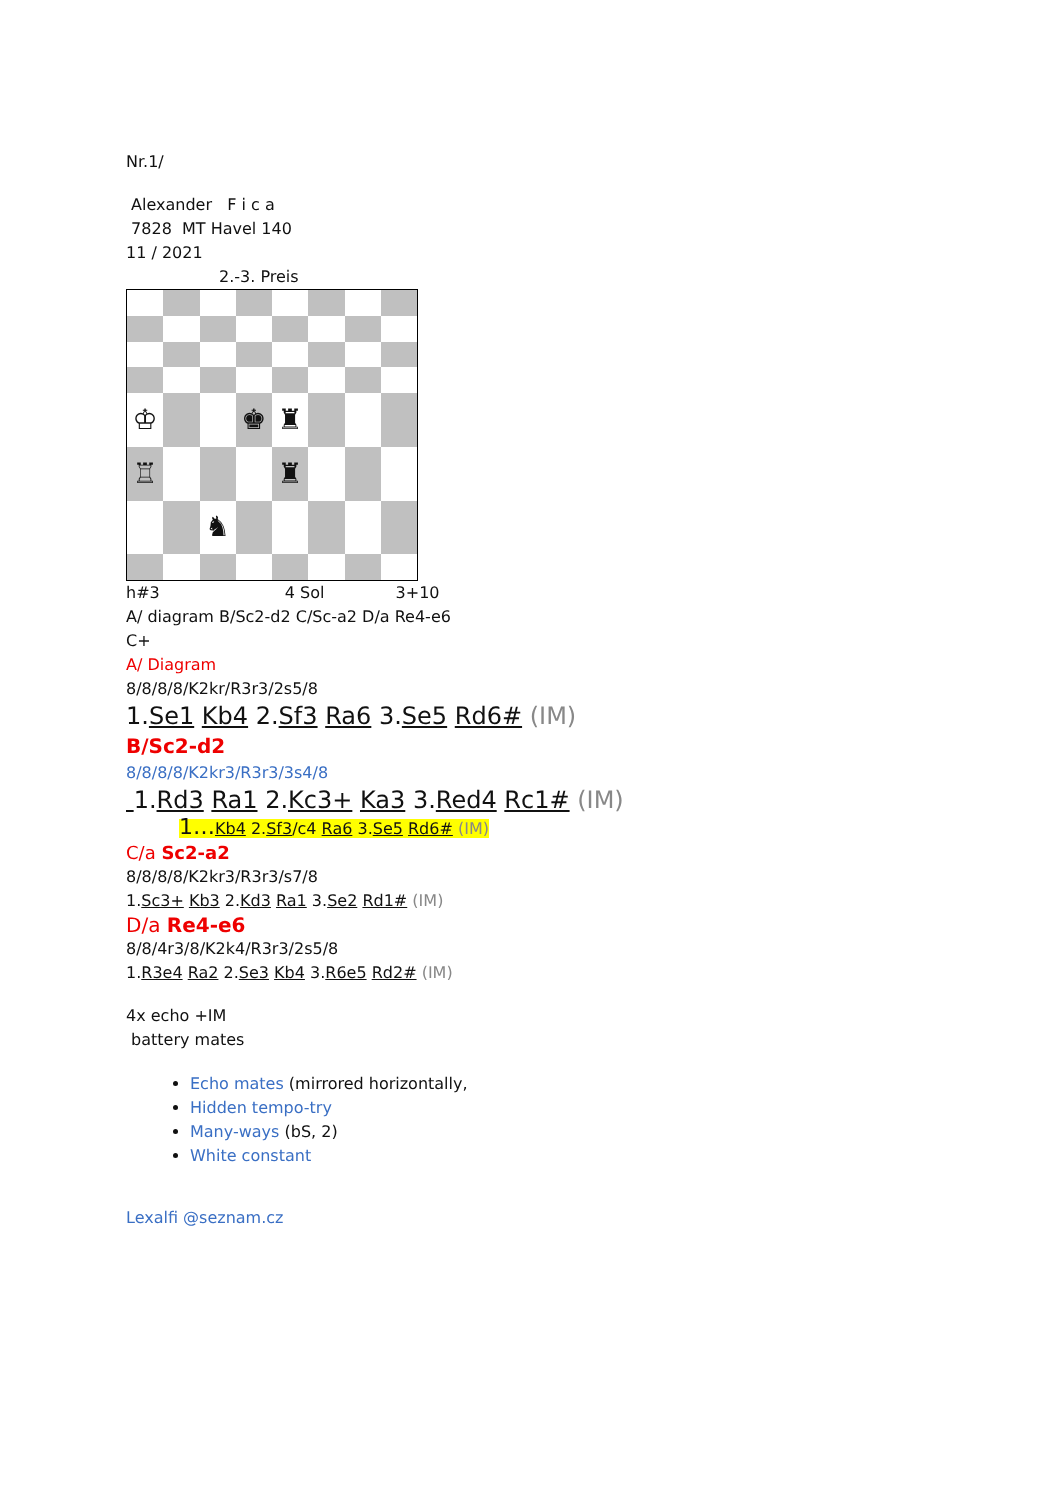Nr.1/
Alexander F i c a
7828 MT Havel 140
11 / 2021
2.-3. Preis
♔
♚
♜
♖
♜
♞
h#3 4 Sol 3+10
A/ diagram B/Sc2-d2 C/Sc-a2 D/a Re4-e6
C+
A/ Diagram
8/8/8/8/K2kr/R3r3/2s5/8
1.Se1 Kb4 2.Sf3 Ra6 3.Se5 Rd6# (IM)
B/Sc2-d2
8/8/8/8/K2kr3/R3r3/3s4/8
1.Rd3 Ra1 2.Kc3+ Ka3 3.Red4 Rc1# (IM)
1…Kb4 2.Sf3/c4 Ra6 3.Se5 Rd6# (IM)
C/a Sc2-a2
8/8/8/8/K2kr3/R3r3/s7/8
1.Sc3+ Kb3 2.Kd3 Ra1 3.Se2 Rd1# (IM)
D/a Re4-e6
8/8/4r3/8/K2k4/R3r3/2s5/8
1.R3e4 Ra2 2.Se3 Kb4 3.R6e5 Rd2# (IM)
4x echo +IM
battery mates
Echo mates (mirrored horizontally,
Hidden tempo-try
Many-ways (bS, 2)
White constant
Lexalfi @seznam.cz